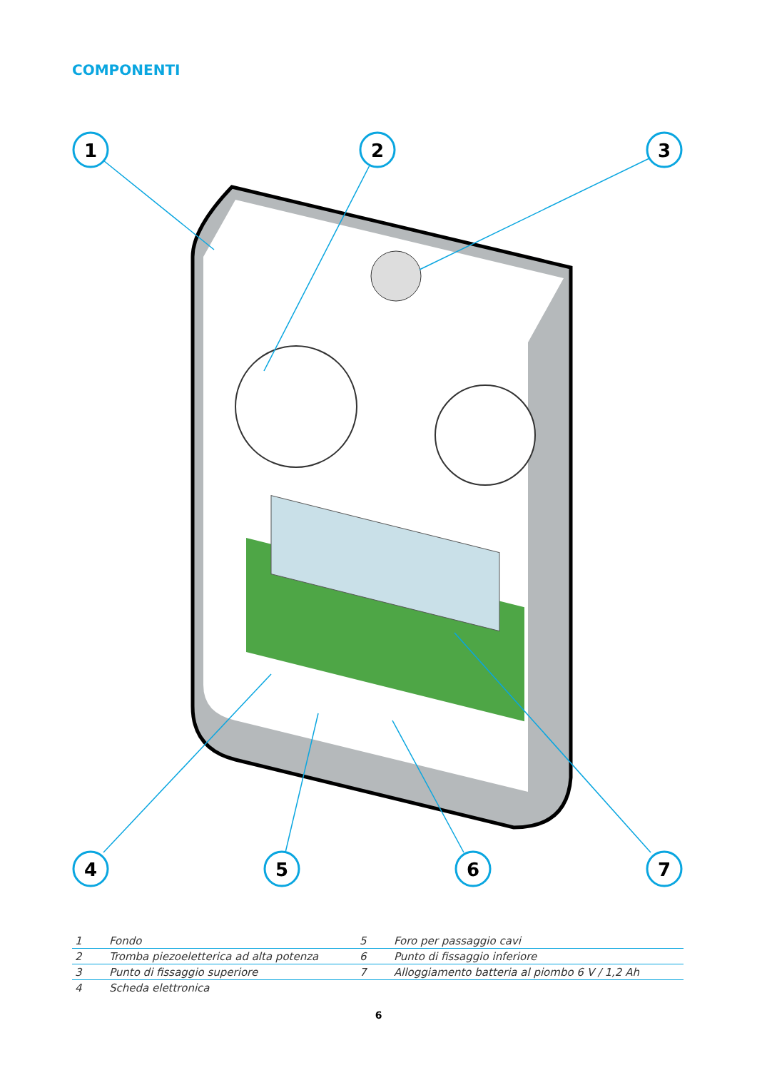COMPONENTI
1
2
3
4
5
6
7
| 1 | Fondo | 5 | Foro per passaggio cavi |
| 2 | Tromba piezoeletterica ad alta potenza | 6 | Punto di fissaggio inferiore |
| 3 | Punto di fissaggio superiore | 7 | Alloggiamento batteria al piombo 6 V / 1,2 Ah |
| 4 | Scheda elettronica | | |
6